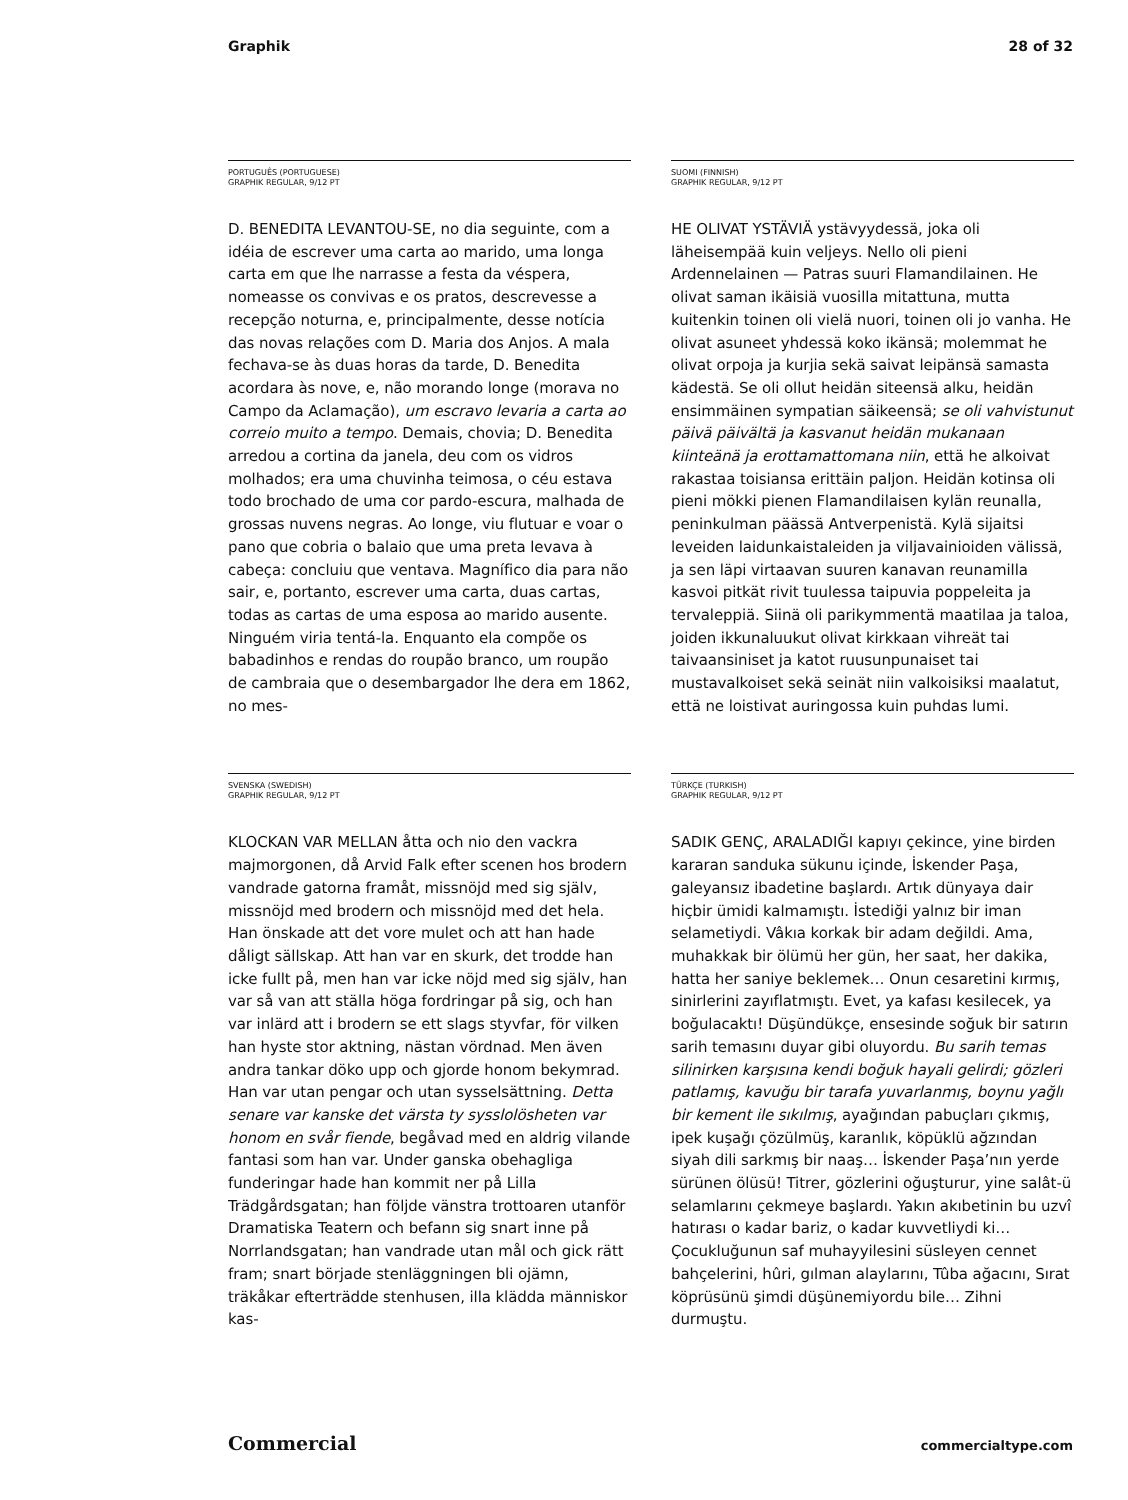Graphik 28 of 32
PORTUGUÊS (PORTUGUESE)
GRAPHIK REGULAR, 9/12 PT
D. BENEDITA LEVANTOU-SE, no dia seguinte, com a idéia de escrever uma carta ao marido, uma longa carta em que lhe narrasse a festa da véspera, nomeasse os convivas e os pratos, descrevesse a recepção noturna, e, principalmente, desse notícia das novas relações com D. Maria dos Anjos. A mala fechava-se às duas horas da tarde, D. Benedita acordara às nove, e, não morando longe (morava no Campo da Aclamação), um escravo levaria a carta ao correio muito a tempo. Demais, chovia; D. Benedita arredou a cortina da janela, deu com os vidros molhados; era uma chuvinha teimosa, o céu estava todo brochado de uma cor pardo-escura, malhada de grossas nuvens negras. Ao longe, viu flutuar e voar o pano que cobria o balaio que uma preta levava à cabeça: concluiu que ventava. Magnífico dia para não sair, e, portanto, escrever uma carta, duas cartas, todas as cartas de uma esposa ao marido ausente. Ninguém viria tentá-la. Enquanto ela compõe os babadinhos e rendas do roupão branco, um roupão de cambraia que o desembargador lhe dera em 1862, no mes-
SUOMI (FINNISH)
GRAPHIK REGULAR, 9/12 PT
HE OLIVAT YSTÄVIÄ ystävyydessä, joka oli läheisempää kuin veljeys. Nello oli pieni Ardennelainen — Patras suuri Flamandilainen. He olivat saman ikäisiä vuosilla mitattuna, mutta kuitenkin toinen oli vielä nuori, toinen oli jo vanha. He olivat asuneet yhdessä koko ikänsä; molemmat he olivat orpoja ja kurjia sekä saivat leipänsä samasta kädestä. Se oli ollut heidän siteensä alku, heidän ensimmäinen sympatian säikeensä; se oli vahvistunut päivä päivältä ja kasvanut heidän mukanaan kiinteänä ja erottamattomana niin, että he alkoivat rakastaa toisiansa erittäin paljon. Heidän kotinsa oli pieni mökki pienen Flamandilaisen kylän reunalla, peninkulman päässä Antverpenistä. Kylä sijaitsi leveiden laidunkaistaleiden ja viljavainioiden välissä, ja sen läpi virtaavan suuren kanavan reunamilla kasvoi pitkät rivit tuulessa taipuvia poppeleita ja tervaleppiä. Siinä oli parikymmentä maatilaa ja taloa, joiden ikkunaluukut olivat kirkkaan vihreät tai taivaansiniset ja katot ruusunpunaiset tai mustavalkoiset sekä seinät niin valkoisiksi maalatut, että ne loistivat auringossa kuin puhdas lumi.
SVENSKA (SWEDISH)
GRAPHIK REGULAR, 9/12 PT
KLOCKAN VAR MELLAN åtta och nio den vackra majmorgonen, då Arvid Falk efter scenen hos brodern vandrade gatorna framåt, missnöjd med sig själv, missnöjd med brodern och missnöjd med det hela. Han önskade att det vore mulet och att han hade dåligt sällskap. Att han var en skurk, det trodde han icke fullt på, men han var icke nöjd med sig själv, han var så van att ställa höga fordringar på sig, och han var inlärd att i brodern se ett slags styvfar, för vilken han hyste stor aktning, nästan vördnad. Men även andra tankar döko upp och gjorde honom bekymrad. Han var utan pengar och utan sysselsättning. Detta senare var kanske det värsta ty sysslolösheten var honom en svår fiende, begåvad med en aldrig vilande fantasi som han var. Under ganska obehagliga funderingar hade han kommit ner på Lilla Trädgårdsgatan; han följde vänstra trottoaren utanför Dramatiska Teatern och befann sig snart inne på Norrlandsgatan; han vandrade utan mål och gick rätt fram; snart började stenläggningen bli ojämn, träkåkar efterträdde stenhusen, illa klädda människor kas-
TÜRKÇE (TURKISH)
GRAPHIK REGULAR, 9/12 PT
SADIK GENÇ, ARALADIĞI kapıyı çekince, yine birden kararan sanduka sükunu içinde, İskender Paşa, galeyansız ibadetine başlardı. Artık dünyaya dair hiçbir ümidi kalmamıştı. İstediği yalnız bir iman selametiydi. Vâkıa korkak bir adam değildi. Ama, muhakkak bir ölümü her gün, her saat, her dakika, hatta her saniye beklemek… Onun cesaretini kırmış, sinirlerini zayıflatmıştı. Evet, ya kafası kesilecek, ya boğulacaktı! Düşündükçe, ensesinde soğuk bir satırın sarih temasını duyar gibi oluyordu. Bu sarih temas silinirken karşısına kendi boğuk hayali gelirdi; gözleri patlamış, kavuğu bir tarafa yuvarlanmış, boynu yağlı bir kement ile sıkılmış, ayağından pabuçları çıkmış, ipek kuşağı çözülmüş, karanlık, köpüklü ağzından siyah dili sarkmış bir naaş… İskender Paşa’nın yerde sürünen ölüsü! Titrer, gözlerini oğuşturur, yine salât-ü selamlarını çekmeye başlardı. Yakın akıbetinin bu uzvî hatırası o kadar bariz, o kadar kuvvetliydi ki… Çocukluğunun saf muhayyilesini süsleyen cennet bahçelerini, hûri, gılman alaylarını, Tûba ağacını, Sırat köprüsünü şimdi düşünemiyordu bile… Zihni durmuştu.
Commercial commercialtype.com